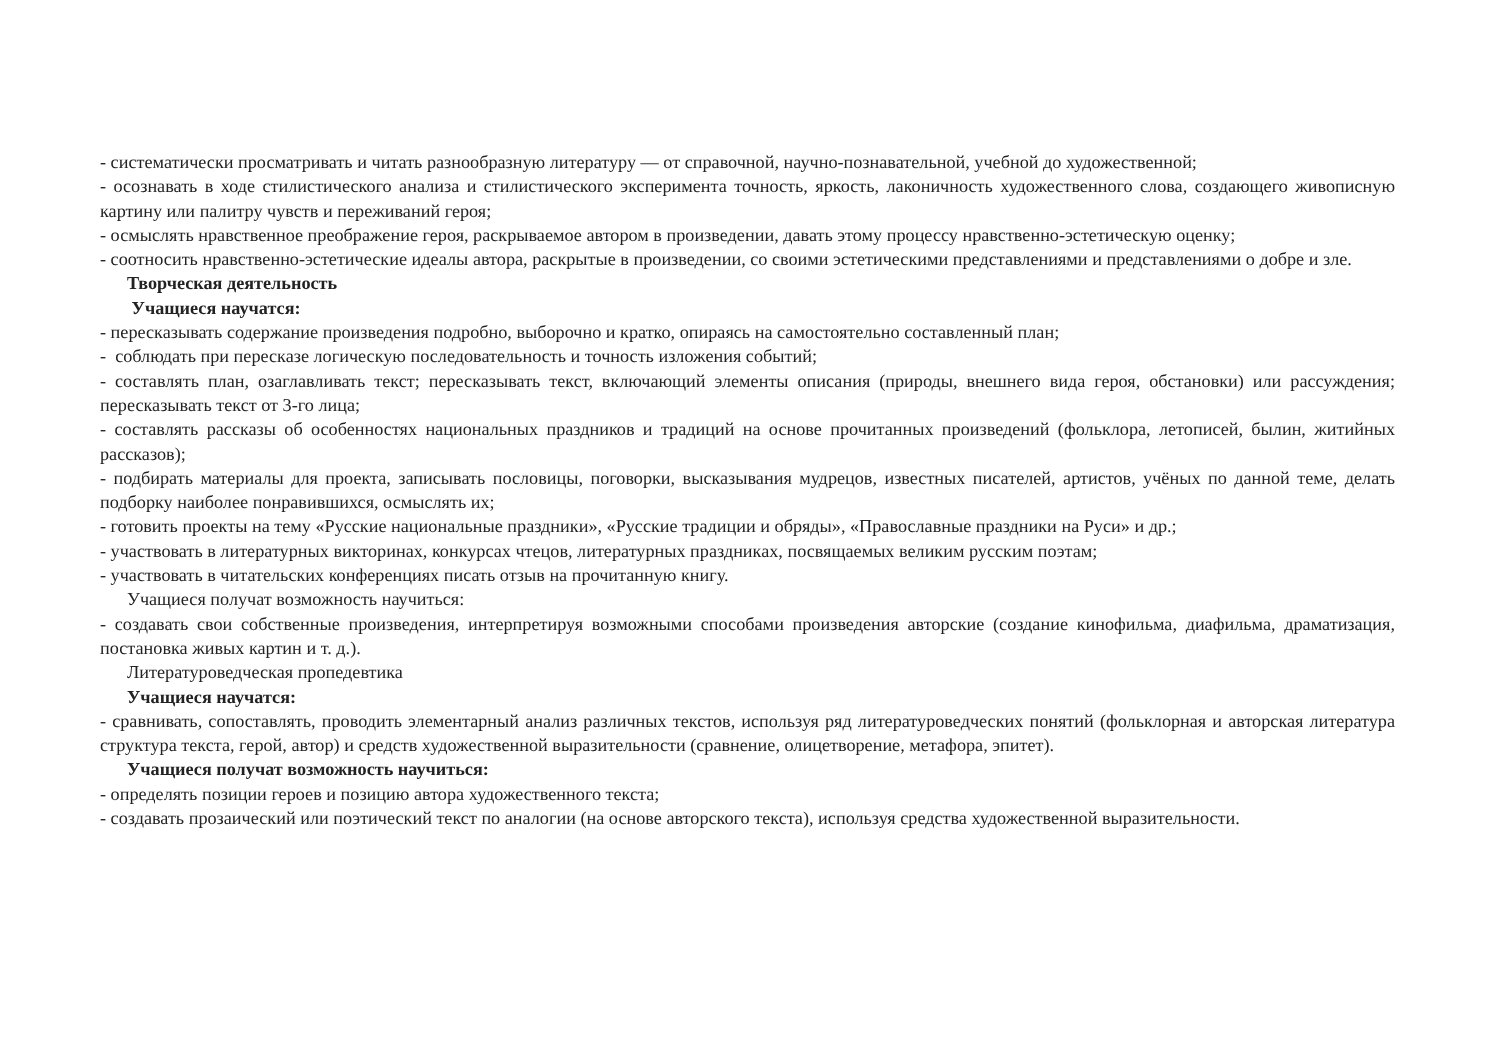- систематически просматривать и читать разнообразную литературу — от справочной, научно-познавательной, учебной до художественной;
- осознавать в ходе стилистического анализа и стилистического эксперимента точность, яркость, лаконичность художественного слова, создающего живописную картину или палитру чувств и переживаний героя;
- осмыслять нравственное преображение героя, раскрываемое автором в произведении, давать этому процессу нравственно-эстетическую оценку;
- соотносить нравственно-эстетические идеалы автора, раскрытые в произведении, со своими эстетическими представлениями и представлениями о добре и зле.
Творческая деятельность
Учащиеся научатся:
- пересказывать содержание произведения подробно, выборочно и кратко, опираясь на самостоятельно составленный план;
- соблюдать при пересказе логическую последовательность и точность изложения событий;
- составлять план, озаглавливать текст; пересказывать текст, включающий элементы описания (природы, внешнего вида героя, обстановки) или рассуждения; пересказывать текст от 3-го лица;
- составлять рассказы об особенностях национальных праздников и традиций на основе прочитанных произведений (фольклора, летописей, былин, житийных рассказов);
- подбирать материалы для проекта, записывать пословицы, поговорки, высказывания мудрецов, известных писателей, артистов, учёных по данной теме, делать подборку наиболее понравившихся, осмыслять их;
- готовить проекты на тему «Русские национальные праздники», «Русские традиции и обряды», «Православные праздники на Руси» и др.;
- участвовать в литературных викторинах, конкурсах чтецов, литературных праздниках, посвящаемых великим русским поэтам;
- участвовать в читательских конференциях писать отзыв на прочитанную книгу.
Учащиеся получат возможность научиться:
- создавать свои собственные произведения, интерпретируя возможными способами произведения авторские (создание кинофильма, диафильма, драматизация, постановка живых картин и т. д.).
Литературоведческая пропедевтика
Учащиеся научатся:
- сравнивать, сопоставлять, проводить элементарный анализ различных текстов, используя ряд литературоведческих понятий (фольклорная и авторская литература структура текста, герой, автор) и средств художественной выразительности (сравнение, олицетворение, метафора, эпитет).
Учащиеся получат возможность научиться:
- определять позиции героев и позицию автора художественного текста;
- создавать прозаический или поэтический текст по аналогии (на основе авторского текста), используя средства художественной выразительности.